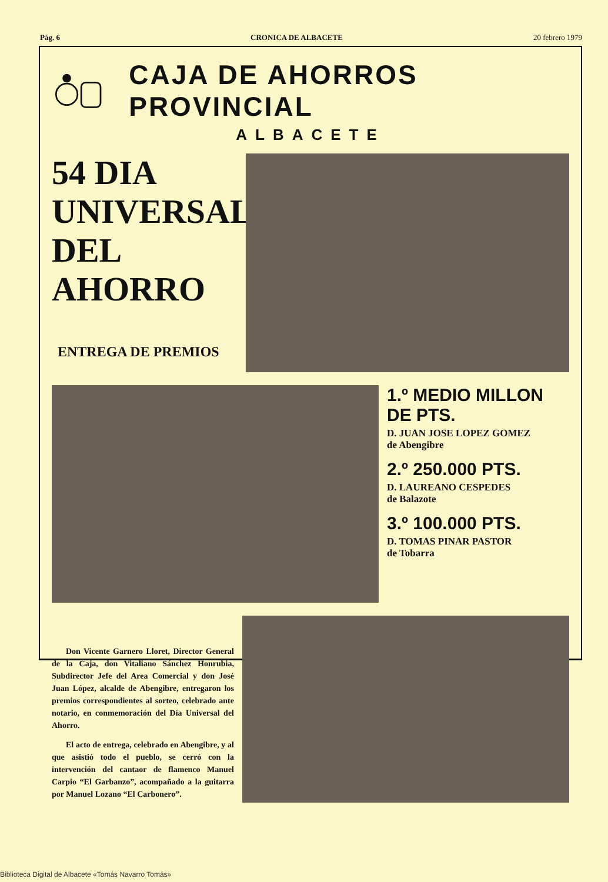Pág. 6 CRONICA DE ALBACETE 20 febrero 1979
CAJA DE AHORROS PROVINCIAL
ALBACETE
54 DIA
UNIVERSAL
DEL
AHORRO
ENTREGA DE PREMIOS
1.º MEDIO MILLON DE PTS.
D. JUAN JOSE LOPEZ GOMEZ
de Abengibre
2.º 250.000 PTS.
D. LAUREANO CESPEDES
de Balazote
3.º 100.000 PTS.
D. TOMAS PINAR PASTOR
de Tobarra
Don Vicente Garnero Lloret, Director General de la Caja, don Vitaliano Sánchez Honrubia, Subdirector Jefe del Area Comercial y don José Juan López, alcalde de Abengibre, entregaron los premios correspondientes al sorteo, celebrado ante notario, en conmemoración del Día Universal del Ahorro.
El acto de entrega, celebrado en Abengibre, y al que asistió todo el pueblo, se cerró con la intervención del cantaor de flamenco Manuel Carpio “El Garbanzo”, acompañado a la guitarra por Manuel Lozano “El Carbonero”.
Biblioteca Digital de Albacete «Tomás Navarro Tomás»